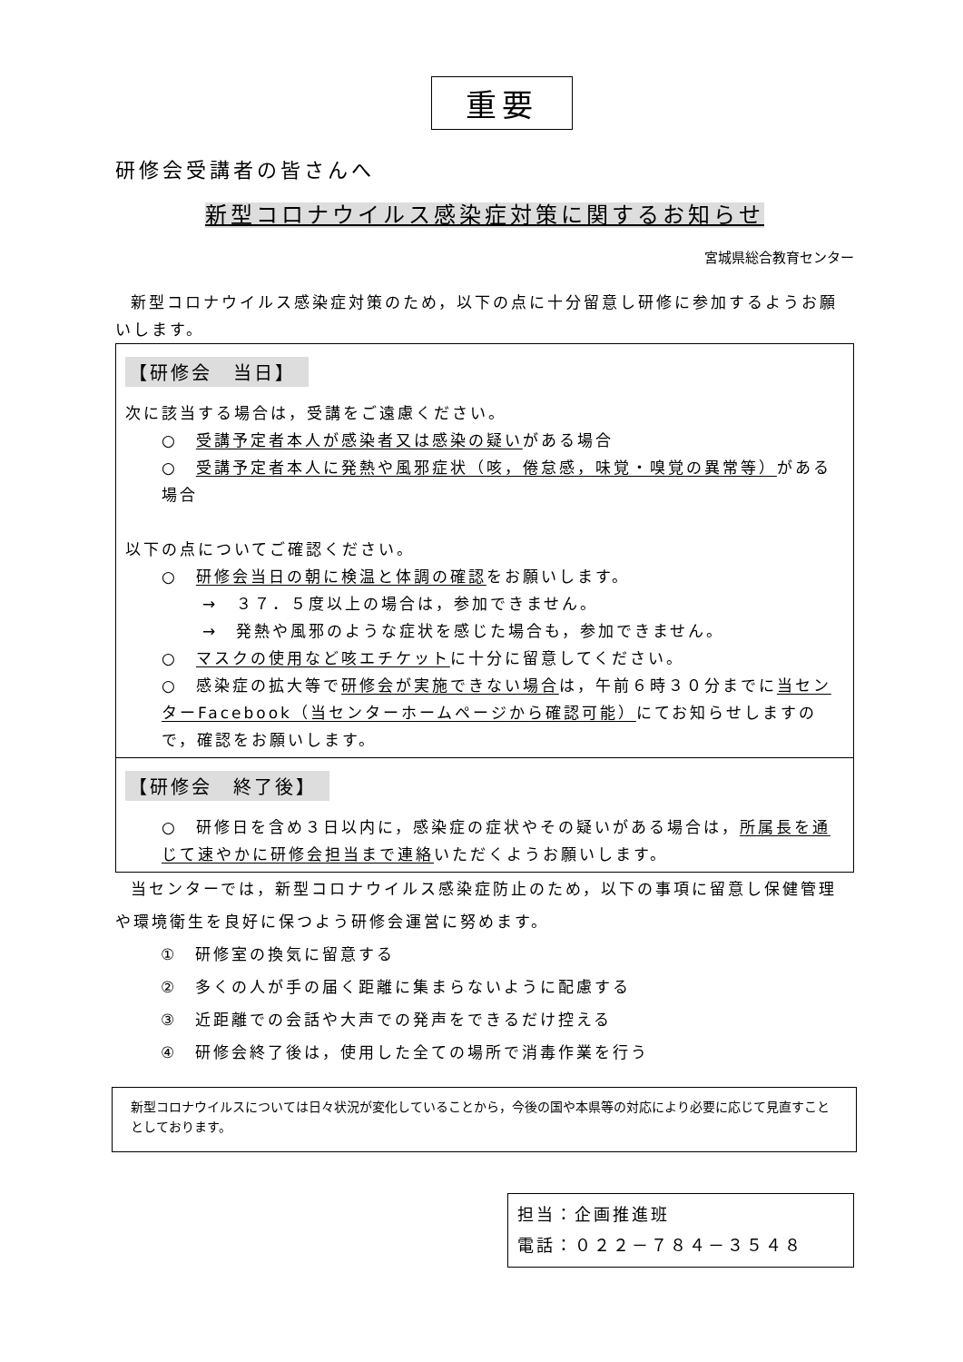重要
研修会受講者の皆さんへ
新型コロナウイルス感染症対策に関するお知らせ
宮城県総合教育センター
新型コロナウイルス感染症対策のため，以下の点に十分留意し研修に参加するようお願いします。
【研修会　当日】
次に該当する場合は，受講をご遠慮ください。
○　受講予定者本人が感染者又は感染の疑いがある場合
○　受講予定者本人に発熱や風邪症状（咳，倦怠感，味覚・嗅覚の異常等）がある場合
以下の点についてご確認ください。
○　研修会当日の朝に検温と体調の確認をお願いします。
→　３７．５度以上の場合は，参加できません。
→　発熱や風邪のような症状を感じた場合も，参加できません。
○　マスクの使用など咳エチケットに十分に留意してください。
○　感染症の拡大等で研修会が実施できない場合は，午前６時３０分までに当センターFacebook（当センターホームページから確認可能）にてお知らせしますので，確認をお願いします。
【研修会　終了後】
○　研修日を含め３日以内に，感染症の症状やその疑いがある場合は，所属長を通じて速やかに研修会担当まで連絡いただくようお願いします。
当センターでは，新型コロナウイルス感染症防止のため，以下の事項に留意し保健管理や環境衛生を良好に保つよう研修会運営に努めます。
①　研修室の換気に留意する
②　多くの人が手の届く距離に集まらないように配慮する
③　近距離での会話や大声での発声をできるだけ控える
④　研修会終了後は，使用した全ての場所で消毒作業を行う
新型コロナウイルスについては日々状況が変化していることから，今後の国や本県等の対応により必要に応じて見直すこととしております。
担当：企画推進班
電話：０２２－７８４－３５４８